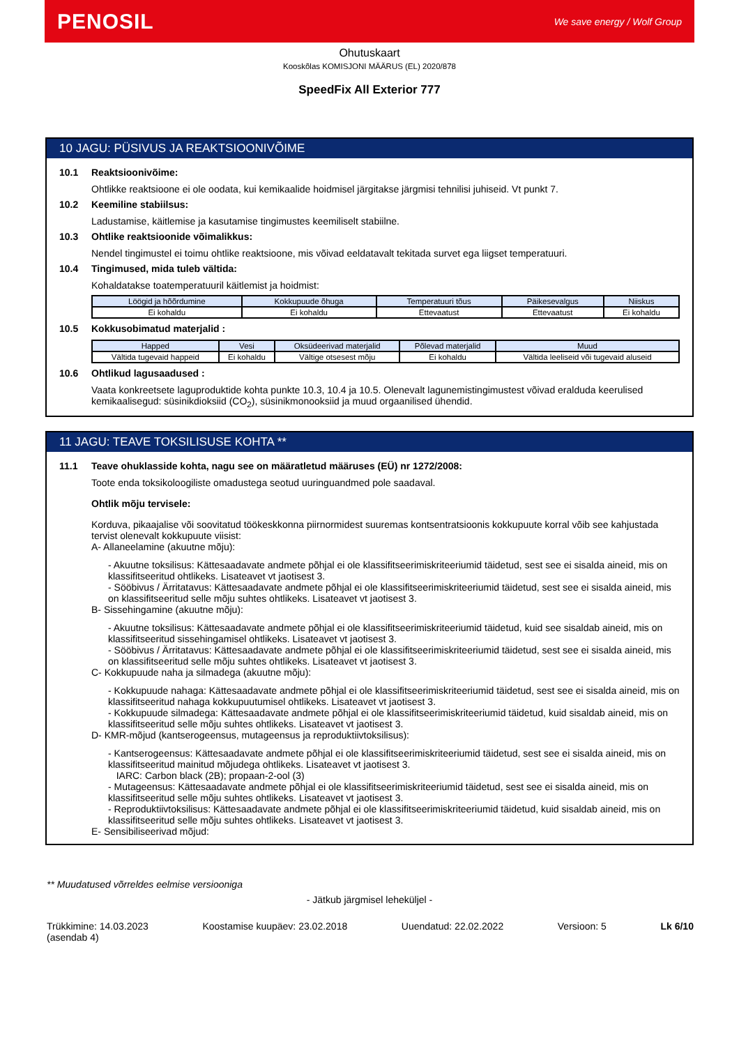PENOSIL
We save energy / Wolf Group
Ohutuskaart
Kooskõlas KOMISJONI MÄÄRUS (EL) 2020/878
SpeedFix All Exterior 777
10 JAGU: PÜSIVUS JA REAKTSIOONIVÕIME
10.1 Reaktsioonivõime:
Ohtlikke reaktsioone ei ole oodata, kui kemikaalide hoidmisel järgitakse järgmisi tehnilisi juhiseid. Vt punkt 7.
10.2 Keemiline stabiilsus:
Ladustamise, käitlemise ja kasutamise tingimustes keemiliselt stabiilne.
10.3 Ohtlike reaktsioonide võimalikkus:
Nendel tingimustel ei toimu ohtlike reaktsioone, mis võivad eeldatavalt tekitada survet ega liigset temperatuuri.
10.4 Tingimused, mida tuleb vältida:
Kohaldatakse toatemperatuuril käitlemist ja hoidmist:
| Löögid ja hõõrdumine | Kokkupuude õhuga | Temperatuuri tõus | Päikesevalgus | Niiskus |
| --- | --- | --- | --- | --- |
| Ei kohaldu | Ei kohaldu | Ettevaatust | Ettevaatust | Ei kohaldu |
10.5 Kokkusobimatud materjalid :
| Happed | Vesi | Oksüdeerivad materjalid | Põlevad materjalid | Muud |
| --- | --- | --- | --- | --- |
| Vältida tugevaid happeid | Ei kohaldu | Vältige otsesest mõju | Ei kohaldu | Vältida leeliseid või tugevaid aluseid |
10.6 Ohtlikud lagusaadused :
Vaata konkreetsete laguproduktide kohta punkte 10.3, 10.4 ja 10.5. Olenevalt lagunemistingimustest võivad eralduda keerulised kemikaalisegud: süsinikdioksiid (CO<sub>2</sub>), süsinikmonooksiid ja muud orgaanilised ühendid.
11 JAGU: TEAVE TOKSILISUSE KOHTA **
11.1 Teave ohuklasside kohta, nagu see on määratletud määruses (EÜ) nr 1272/2008:
Toote enda toksikoloogiliste omadustega seotud uuringuandmed pole saadaval.
Ohtlik mõju tervisele:
Korduva, pikaajalise või soovitatud töökeskkonna piirnormidest suuremas kontsentratsioonis kokkupuute korral võib see kahjustada tervist olenevalt kokkupuute viisist:
A- Allaneelamine (akuutne mõju):
- Akuutne toksilisus: Kättesaadavate andmete põhjal ei ole klassifitseerimiskriteeriumid täidetud, sest see ei sisalda aineid, mis on klassifitseeritud ohtlikeks. Lisateavet vt jaotisest 3.
- Sööbivus / Ärritatavus: Kättesaadavate andmete põhjal ei ole klassifitseerimiskriteeriumid täidetud, sest see ei sisalda aineid, mis on klassifitseeritud selle mõju suhtes ohtlikeks. Lisateavet vt jaotisest 3.
B- Sissehingamine (akuutne mõju):
- Akuutne toksilisus: Kättesaadavate andmete põhjal ei ole klassifitseerimiskriteeriumid täidetud, kuid see sisaldab aineid, mis on klassifitseeritud sissehingamisel ohtlikeks. Lisateavet vt jaotisest 3.
- Sööbivus / Ärritatavus: Kättesaadavate andmete põhjal ei ole klassifitseerimiskriteeriumid täidetud, sest see ei sisalda aineid, mis on klassifitseeritud selle mõju suhtes ohtlikeks. Lisateavet vt jaotisest 3.
C- Kokkupuude naha ja silmadega (akuutne mõju):
- Kokkupuude nahaga: Kättesaadavate andmete põhjal ei ole klassifitseerimiskriteeriumid täidetud, sest see ei sisalda aineid, mis on klassifitseeritud nahaga kokkupuutumisel ohtlikeks. Lisateavet vt jaotisest 3.
- Kokkupuude silmadega: Kättesaadavate andmete põhjal ei ole klassifitseerimiskriteeriumid täidetud, kuid sisaldab aineid, mis on klassifitseeritud selle mõju suhtes ohtlikeks. Lisateavet vt jaotisest 3.
D- KMR-mõjud (kantserogeensus, mutageensus ja reproduktiivtoksilisus):
- Kantserogeensus: Kättesaadavate andmete põhjal ei ole klassifitseerimiskriteeriumid täidetud, sest see ei sisalda aineid, mis on klassifitseeritud mainitud mõjudega ohtlikeks. Lisateavet vt jaotisest 3.
IARC: Carbon black (2B); propaan-2-ool (3)
- Mutageensus: Kättesaadavate andmete põhjal ei ole klassifitseerimiskriteeriumid täidetud, sest see ei sisalda aineid, mis on klassifitseeritud selle mõju suhtes ohtlikeks. Lisateavet vt jaotisest 3.
- Reproduktiivtoksilisus: Kättesaadavate andmete põhjal ei ole klassifitseerimiskriteeriumid täidetud, kuid sisaldab aineid, mis on klassifitseeritud selle mõju suhtes ohtlikeks. Lisateavet vt jaotisest 3.
E- Sensibiliseerivad mõjud:
** Muudatused võrreldes eelmise versiooniga
- Jätkub järgmisel leheküljel -
Trükkimine: 14.03.2023
(asendab 4) Koostamise kuupäev: 23.02.2018 Uuendatud: 22.02.2022 Versioon: 5 Lk 6/10